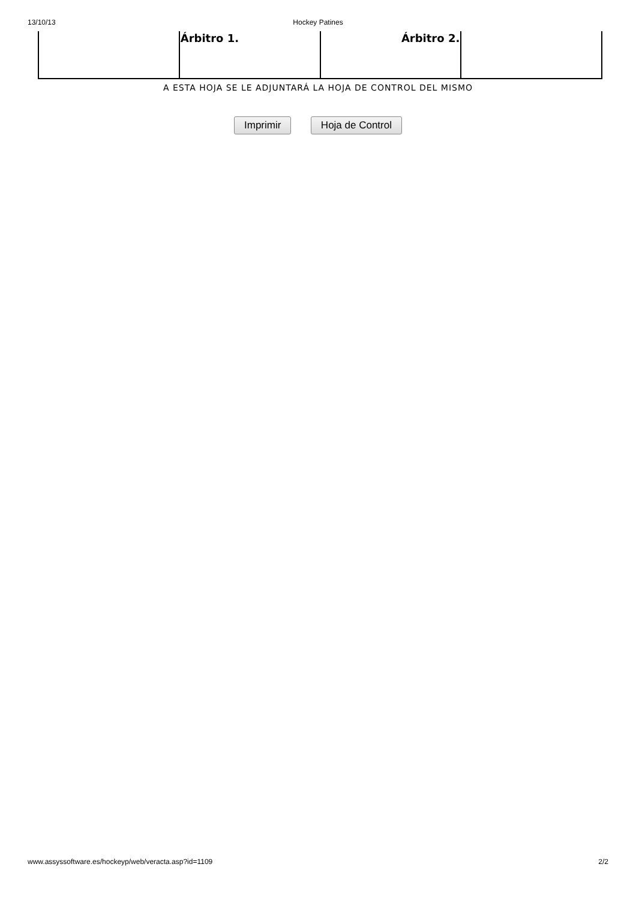13/10/13 Hockey Patines
| | Árbitro 1. | Árbitro 2. | |
A ESTA HOJA SE LE ADJUNTARÁ LA HOJA DE CONTROL DEL MISMO
Imprimir Hoja de Control
www.assyssoftware.es/hockeyp/web/veracta.asp?id=1109 2/2